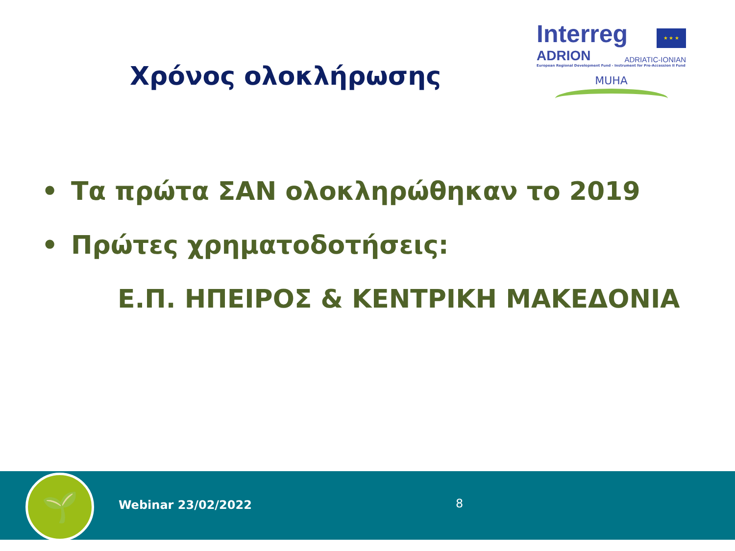Χρόνος ολοκλήρωσης
Interreg
★ ★ ★
ADRION ADRIATIC-IONIAN
European Regional Development Fund - Instrument for Pre-Accession II Fund
MUHA
• Τα πρώτα ΣΑΝ ολοκληρώθηκαν το 2019
• Πρώτες χρηματοδοτήσεις:
Ε.Π. ΗΠΕΙΡΟΣ & ΚΕΝΤΡΙΚΗ ΜΑΚΕΔΟΝΙΑ
🌱 Webinar 23/02/2022 8